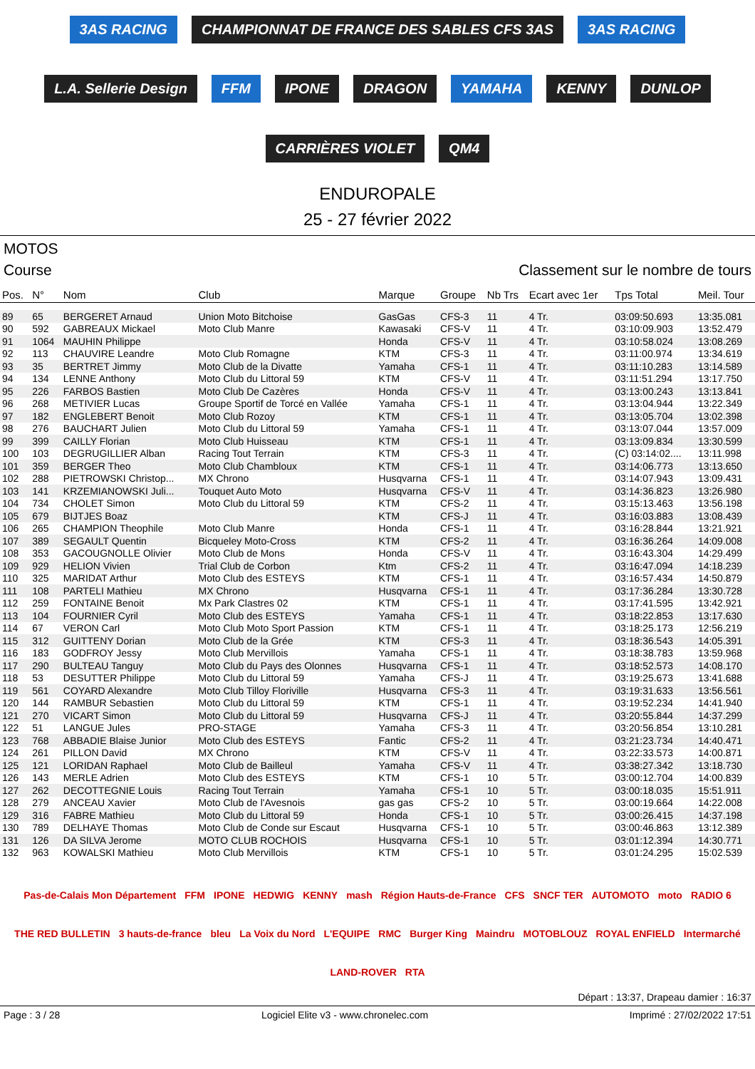3AS RACING
CHAMPIONNAT DE FRANCE DES SABLES CFS 3AS
3AS RACING
L.A. Sellerie Design
FFM
IPONE
DRAGON
YAMAHA
KENNY
DUNLOP
CARRIÈRES VIOLET
QM4
ENDUROPALE
25 - 27 février 2022
MOTOS
Course Classement sur le nombre de tours
| Pos. | N° | Nom | Club | Marque | Groupe | Nb Trs | Ecart avec 1er | Tps Total | Meil. Tour |
| --- | --- | --- | --- | --- | --- | --- | --- | --- | --- |
| 89 | 65 | BERGERET Arnaud | Union Moto Bitchoise | GasGas | CFS-3 | 11 | 4 Tr. | 03:09:50.693 | 13:35.081 |
| 90 | 592 | GABREAUX Mickael | Moto Club Manre | Kawasaki | CFS-V | 11 | 4 Tr. | 03:10:09.903 | 13:52.479 |
| 91 | 1064 | MAUHIN Philippe | | Honda | CFS-V | 11 | 4 Tr. | 03:10:58.024 | 13:08.269 |
| 92 | 113 | CHAUVIRE Leandre | Moto Club Romagne | KTM | CFS-3 | 11 | 4 Tr. | 03:11:00.974 | 13:34.619 |
| 93 | 35 | BERTRET Jimmy | Moto Club de la Divatte | Yamaha | CFS-1 | 11 | 4 Tr. | 03:11:10.283 | 13:14.589 |
| 94 | 134 | LENNE Anthony | Moto Club du Littoral 59 | KTM | CFS-V | 11 | 4 Tr. | 03:11:51.294 | 13:17.750 |
| 95 | 226 | FARBOS Bastien | Moto Club De Cazères | Honda | CFS-V | 11 | 4 Tr. | 03:13:00.243 | 13:13.841 |
| 96 | 268 | METIVIER Lucas | Groupe Sportif de Torcé en Vallée | Yamaha | CFS-1 | 11 | 4 Tr. | 03:13:04.944 | 13:22.349 |
| 97 | 182 | ENGLEBERT Benoit | Moto Club Rozoy | KTM | CFS-1 | 11 | 4 Tr. | 03:13:05.704 | 13:02.398 |
| 98 | 276 | BAUCHART Julien | Moto Club du Littoral 59 | Yamaha | CFS-1 | 11 | 4 Tr. | 03:13:07.044 | 13:57.009 |
| 99 | 399 | CAILLY Florian | Moto Club Huisseau | KTM | CFS-1 | 11 | 4 Tr. | 03:13:09.834 | 13:30.599 |
| 100 | 103 | DEGRUGILLIER Alban | Racing Tout Terrain | KTM | CFS-3 | 11 | 4 Tr. | (C) 03:14:02.... | 13:11.998 |
| 101 | 359 | BERGER Theo | Moto Club Chambloux | KTM | CFS-1 | 11 | 4 Tr. | 03:14:06.773 | 13:13.650 |
| 102 | 288 | PIETROWSKI Christop... | MX Chrono | Husqvarna | CFS-1 | 11 | 4 Tr. | 03:14:07.943 | 13:09.431 |
| 103 | 141 | KRZEMIANOWSKI Juli... | Touquet Auto Moto | Husqvarna | CFS-V | 11 | 4 Tr. | 03:14:36.823 | 13:26.980 |
| 104 | 734 | CHOLET Simon | Moto Club du Littoral 59 | KTM | CFS-2 | 11 | 4 Tr. | 03:15:13.463 | 13:56.198 |
| 105 | 679 | BIJTJES Boaz | | KTM | CFS-J | 11 | 4 Tr. | 03:16:03.883 | 13:08.439 |
| 106 | 265 | CHAMPION Theophile | Moto Club Manre | Honda | CFS-1 | 11 | 4 Tr. | 03:16:28.844 | 13:21.921 |
| 107 | 389 | SEGAULT Quentin | Bicqueley Moto-Cross | KTM | CFS-2 | 11 | 4 Tr. | 03:16:36.264 | 14:09.008 |
| 108 | 353 | GACOUGNOLLE Olivier | Moto Club de Mons | Honda | CFS-V | 11 | 4 Tr. | 03:16:43.304 | 14:29.499 |
| 109 | 929 | HELION Vivien | Trial Club de Corbon | Ktm | CFS-2 | 11 | 4 Tr. | 03:16:47.094 | 14:18.239 |
| 110 | 325 | MARIDAT Arthur | Moto Club des ESTEYS | KTM | CFS-1 | 11 | 4 Tr. | 03:16:57.434 | 14:50.879 |
| 111 | 108 | PARTELI Mathieu | MX Chrono | Husqvarna | CFS-1 | 11 | 4 Tr. | 03:17:36.284 | 13:30.728 |
| 112 | 259 | FONTAINE Benoit | Mx Park Clastres 02 | KTM | CFS-1 | 11 | 4 Tr. | 03:17:41.595 | 13:42.921 |
| 113 | 104 | FOURNIER Cyril | Moto Club des ESTEYS | Yamaha | CFS-1 | 11 | 4 Tr. | 03:18:22.853 | 13:17.630 |
| 114 | 67 | VERON Carl | Moto Club Moto Sport Passion | KTM | CFS-1 | 11 | 4 Tr. | 03:18:25.173 | 12:56.219 |
| 115 | 312 | GUITTENY Dorian | Moto Club de la Grée | KTM | CFS-3 | 11 | 4 Tr. | 03:18:36.543 | 14:05.391 |
| 116 | 183 | GODFROY Jessy | Moto Club Mervillois | Yamaha | CFS-1 | 11 | 4 Tr. | 03:18:38.783 | 13:59.968 |
| 117 | 290 | BULTEAU Tanguy | Moto Club du Pays des Olonnes | Husqvarna | CFS-1 | 11 | 4 Tr. | 03:18:52.573 | 14:08.170 |
| 118 | 53 | DESUTTER Philippe | Moto Club du Littoral 59 | Yamaha | CFS-J | 11 | 4 Tr. | 03:19:25.673 | 13:41.688 |
| 119 | 561 | COYARD Alexandre | Moto Club Tilloy Floriville | Husqvarna | CFS-3 | 11 | 4 Tr. | 03:19:31.633 | 13:56.561 |
| 120 | 144 | RAMBUR Sebastien | Moto Club du Littoral 59 | KTM | CFS-1 | 11 | 4 Tr. | 03:19:52.234 | 14:41.940 |
| 121 | 270 | VICART Simon | Moto Club du Littoral 59 | Husqvarna | CFS-J | 11 | 4 Tr. | 03:20:55.844 | 14:37.299 |
| 122 | 51 | LANGUE Jules | PRO-STAGE | Yamaha | CFS-3 | 11 | 4 Tr. | 03:20:56.854 | 13:10.281 |
| 123 | 768 | ABBADIE Blaise Junior | Moto Club des ESTEYS | Fantic | CFS-2 | 11 | 4 Tr. | 03:21:23.734 | 14:40.471 |
| 124 | 261 | PILLON David | MX Chrono | KTM | CFS-V | 11 | 4 Tr. | 03:22:33.573 | 14:00.871 |
| 125 | 121 | LORIDAN Raphael | Moto Club de Bailleul | Yamaha | CFS-V | 11 | 4 Tr. | 03:38:27.342 | 13:18.730 |
| 126 | 143 | MERLE Adrien | Moto Club des ESTEYS | KTM | CFS-1 | 10 | 5 Tr. | 03:00:12.704 | 14:00.839 |
| 127 | 262 | DECOTTEGNIE Louis | Racing Tout Terrain | Yamaha | CFS-1 | 10 | 5 Tr. | 03:00:18.035 | 15:51.911 |
| 128 | 279 | ANCEAU Xavier | Moto Club de l'Avesnois | gas gas | CFS-2 | 10 | 5 Tr. | 03:00:19.664 | 14:22.008 |
| 129 | 316 | FABRE Mathieu | Moto Club du Littoral 59 | Honda | CFS-1 | 10 | 5 Tr. | 03:00:26.415 | 14:37.198 |
| 130 | 789 | DELHAYE Thomas | Moto Club de Conde sur Escaut | Husqvarna | CFS-1 | 10 | 5 Tr. | 03:00:46.863 | 13:12.389 |
| 131 | 126 | DA SILVA Jerome | MOTO CLUB ROCHOIS | Husqvarna | CFS-1 | 10 | 5 Tr. | 03:01:12.394 | 14:30.771 |
| 132 | 963 | KOWALSKI Mathieu | Moto Club Mervillois | KTM | CFS-1 | 10 | 5 Tr. | 03:01:24.295 | 15:02.539 |
Pas-de-Calais Mon Département FFM IPONE HEDWIG KENNY mash Région Hauts-de-France CFS SNCF TER AUTOMOTO moto RADIO 6 THE RED BULLETIN 3 hauts-de-france bleu La Voix du Nord L'EQUIPE RMC Burger King Maindru MOTOBLOUZ ROYAL ENFIELD Intermarché LAND-ROVER RTA
Départ : 13:37, Drapeau damier : 16:37
Page : 3 / 28 Logiciel Elite v3 - www.chronelec.com Imprimé : 27/02/2022 17:51